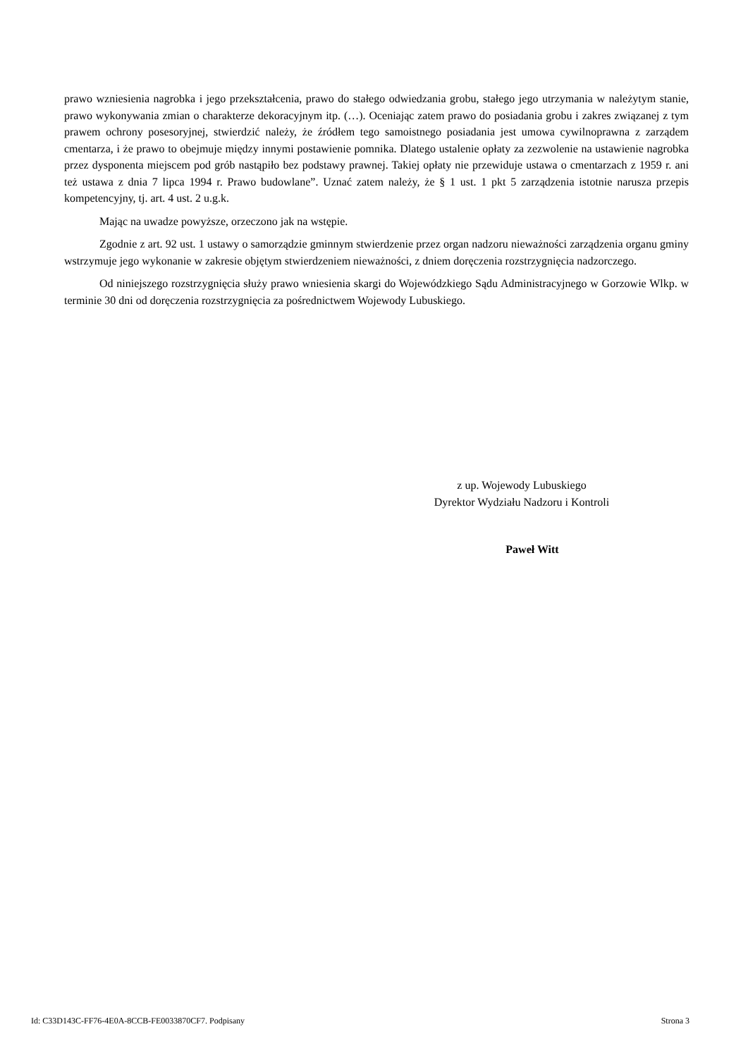prawo wzniesienia nagrobka i jego przekształcenia, prawo do stałego odwiedzania grobu, stałego jego utrzymania w należytym stanie, prawo wykonywania zmian o charakterze dekoracyjnym itp. (…). Oceniając zatem prawo do posiadania grobu i zakres związanej z tym prawem ochrony posesoryjnej, stwierdzić należy, że źródłem tego samoistnego posiadania jest umowa cywilnoprawna z zarządem cmentarza, i że prawo to obejmuje między innymi postawienie pomnika. Dlatego ustalenie opłaty za zezwolenie na ustawienie nagrobka przez dysponenta miejscem pod grób nastąpiło bez podstawy prawnej. Takiej opłaty nie przewiduje ustawa o cmentarzach z 1959 r. ani też ustawa z dnia 7 lipca 1994 r. Prawo budowlane”. Uznać zatem należy, że § 1 ust. 1 pkt 5 zarządzenia istotnie narusza przepis kompetencyjny, tj. art. 4 ust. 2 u.g.k.
Mając na uwadze powyższe, orzeczono jak na wstępie.
Zgodnie z art. 92 ust. 1 ustawy o samorządzie gminnym stwierdzenie przez organ nadzoru nieważności zarządzenia organu gminy wstrzymuje jego wykonanie w zakresie objętym stwierdzeniem nieważności, z dniem doręczenia rozstrzygnięcia nadzorczego.
Od niniejszego rozstrzygnięcia służy prawo wniesienia skargi do Wojewódzkiego Sądu Administracyjnego w Gorzowie Wlkp. w terminie 30 dni od doręczenia rozstrzygnięcia za pośrednictwem Wojewody Lubuskiego.
z up. Wojewody Lubuskiego
Dyrektor Wydziału Nadzoru i Kontroli
Paweł Witt
Id: C33D143C-FF76-4E0A-8CCB-FE0033870CF7. Podpisany Strona 3